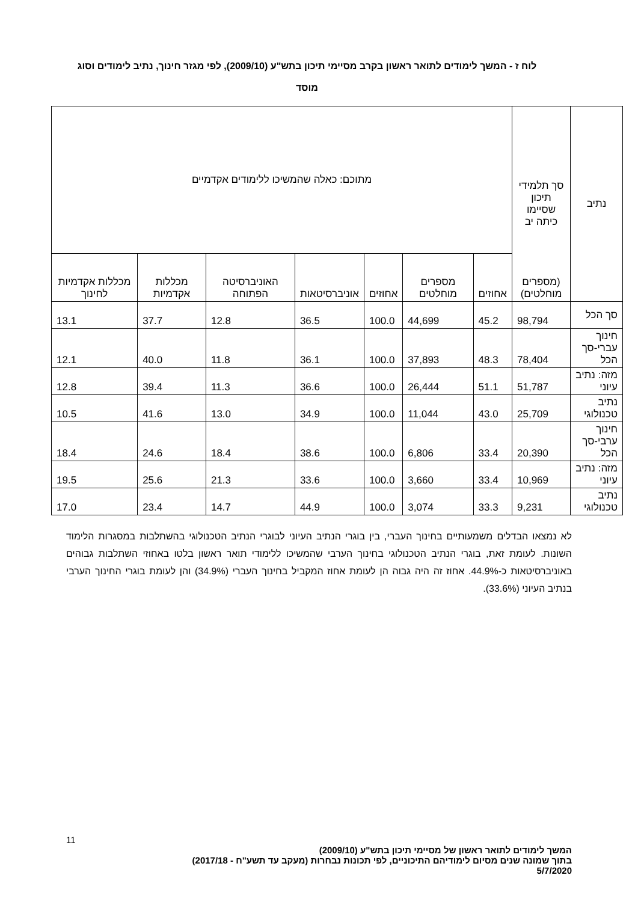לוח ז - המשך לימודים לתואר ראשון בקרב מסיימי תיכון בתש"ע (2009/10), לפי מגזר חינוך, נתיב לימודים וסוג מוסד
| נתיב | סך תלמידי תיכון שסיימו כיתה יב (מספרים מוחלטים) | מתוכם: כאלה שהמשיכו ללימודים אקדמיים | | | | | | |
| --- | --- | --- | --- | --- | --- | --- | --- | --- |
| | | אחוזים | מספרים מוחלטים | אחוזים | אוניברסיטאות | האוניברסיטה הפתוחה | מכללות אקדמיות | מכללות אקדמיות לחינוך |
| סך הכל | 98,794 | 45.2 | 44,699 | 100.0 | 36.5 | 12.8 | 37.7 | 13.1 |
| חינוך עברי-סך הכל | 78,404 | 48.3 | 37,893 | 100.0 | 36.1 | 11.8 | 40.0 | 12.1 |
| מזה: נתיב עיוני | 51,787 | 51.1 | 26,444 | 100.0 | 36.6 | 11.3 | 39.4 | 12.8 |
| נתיב טכנולוגי | 25,709 | 43.0 | 11,044 | 100.0 | 34.9 | 13.0 | 41.6 | 10.5 |
| חינוך ערבי-סך הכל | 20,390 | 33.4 | 6,806 | 100.0 | 38.6 | 18.4 | 24.6 | 18.4 |
| מזה: נתיב עיוני | 10,969 | 33.4 | 3,660 | 100.0 | 33.6 | 21.3 | 25.6 | 19.5 |
| נתיב טכנולוגי | 9,231 | 33.3 | 3,074 | 100.0 | 44.9 | 14.7 | 23.4 | 17.0 |
לא נמצאו הבדלים משמעותיים בחינוך העברי, בין בוגרי הנתיב העיוני לבוגרי הנתיב הטכנולוגי בהשתלבות במסגרות הלימוד השונות. לעומת זאת, בוגרי הנתיב הטכנולוגי בחינוך הערבי שהמשיכו ללימודי תואר ראשון בלטו באחוזי השתלבות גבוהים באוניברסיטאות כ-44.9%. אחוז זה היה גבוה הן לעומת אחוז המקביל בחינוך העברי (34.9%) והן לעומת בוגרי החינוך הערבי בנתיב העיוני (33.6%).
11
המשך לימודים לתואר ראשון של מסיימי תיכון בתש"ע (2009/10)
בתוך שמונה שנים מסיום לימודיהם התיכוניים, לפי תכונות נבחרות (מעקב עד תשע"ח - 2017/18)
5/7/2020